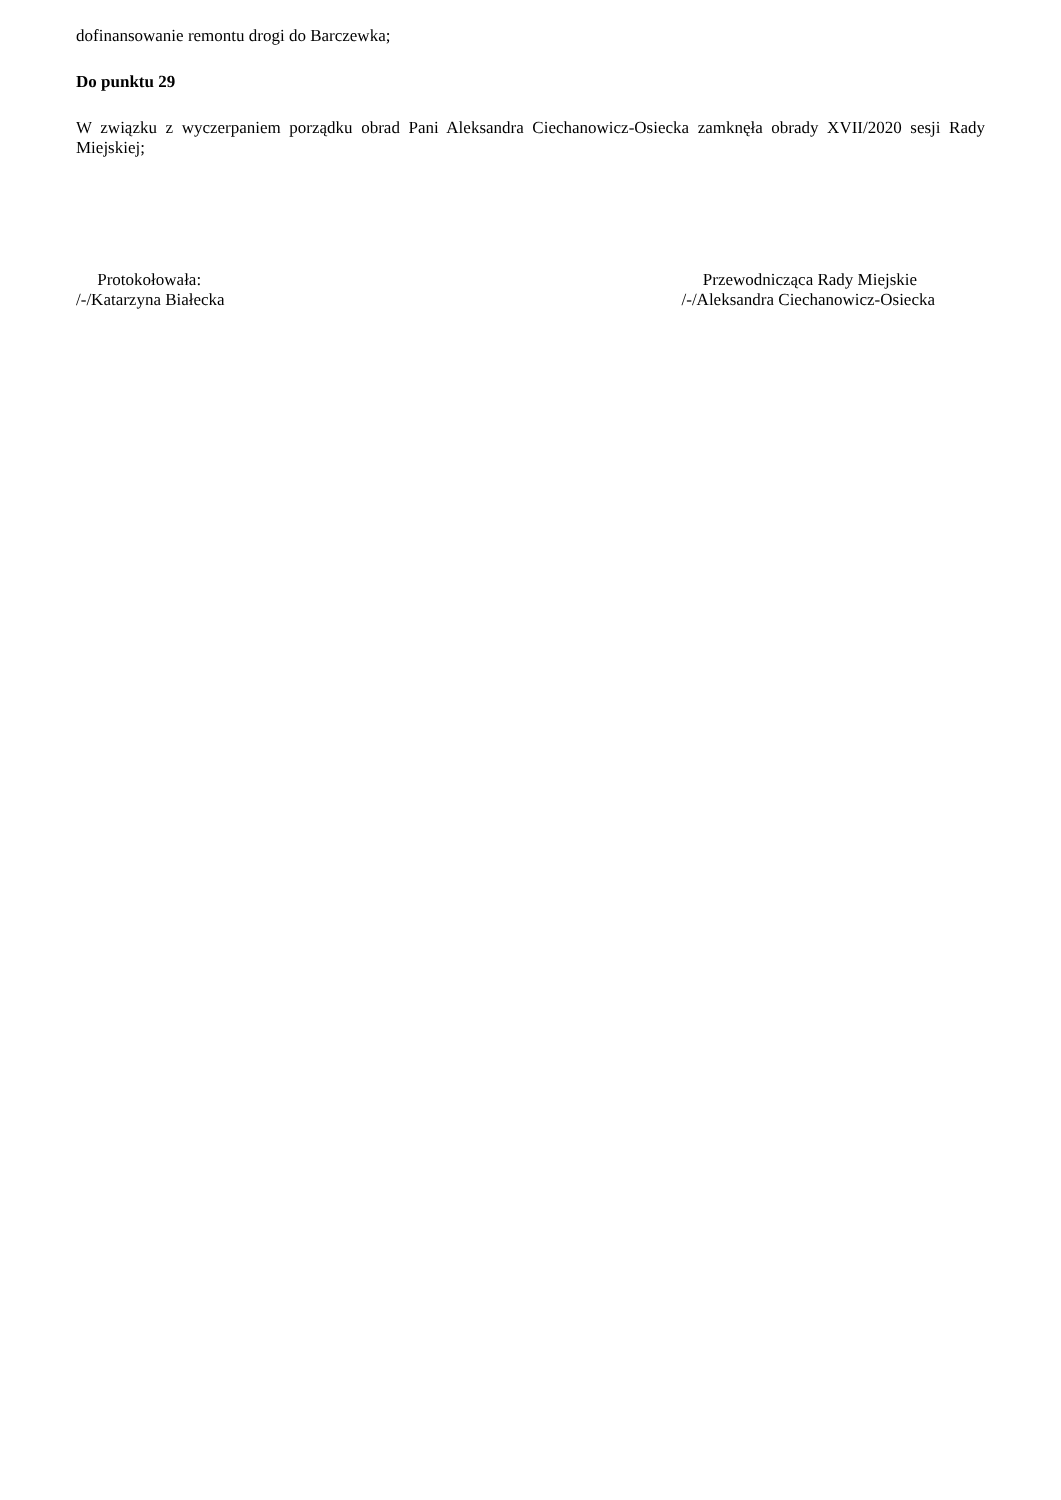dofinansowanie remontu drogi do Barczewka;
Do punktu 29
W związku z wyczerpaniem porządku obrad Pani Aleksandra Ciechanowicz-Osiecka zamknęła obrady XVII/2020 sesji Rady Miejskiej;
Protokołowała:
/-/Katarzyna Białecka
Przewodnicząca Rady Miejskie
/-/Aleksandra Ciechanowicz-Osiecka